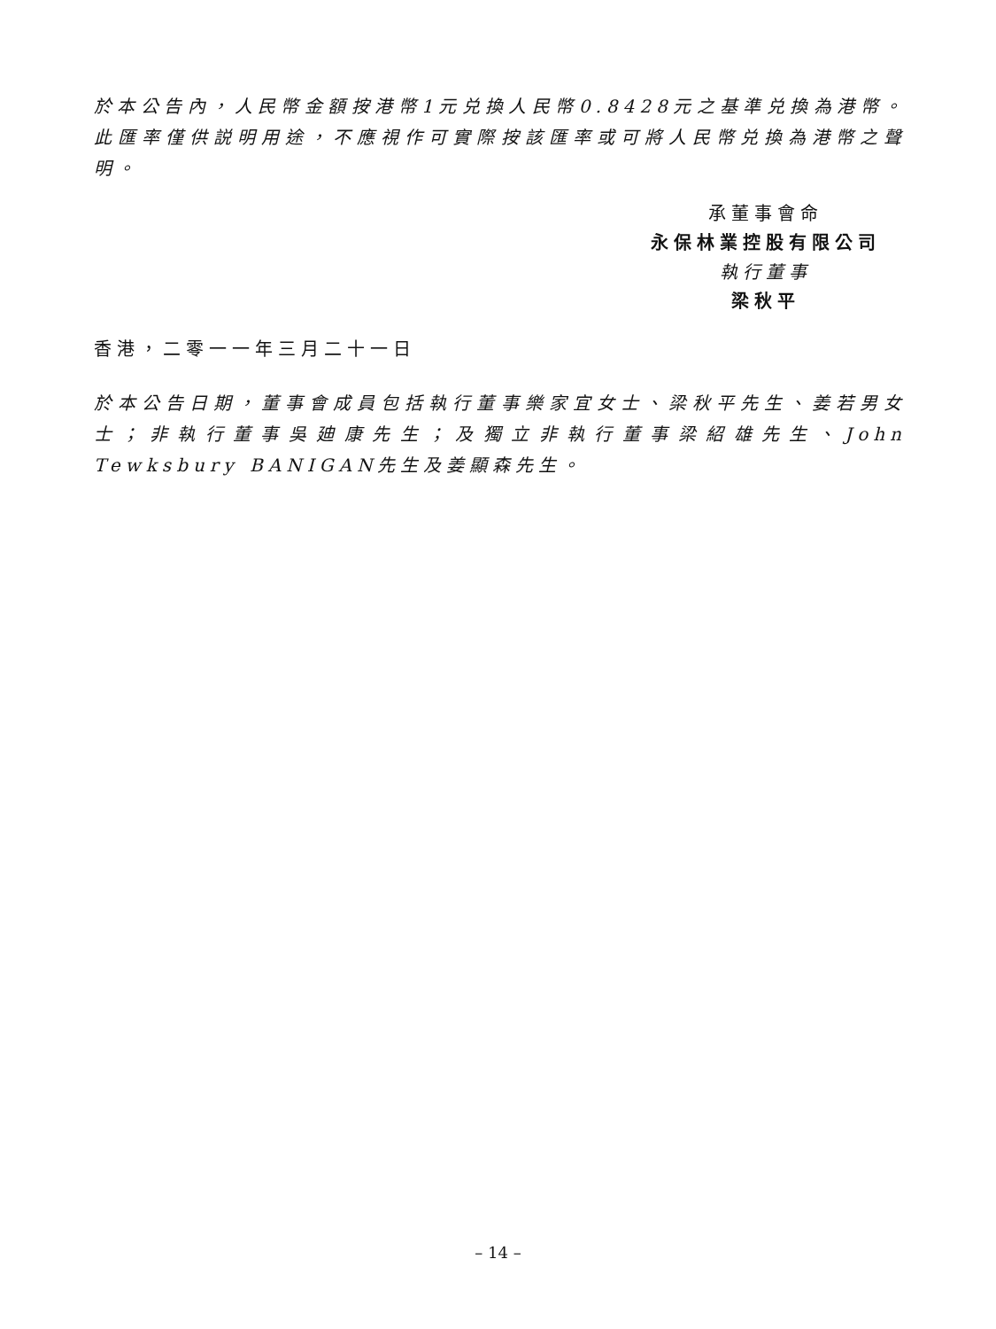於本公告內，人民幣金額按港幣1元兑換人民幣0.8428元之基準兑換為港幣。此匯率僅供説明用途，不應視作可實際按該匯率或可將人民幣兑換為港幣之聲明。
承董事會命
永保林業控股有限公司
執行董事
梁秋平
香港，二零一一年三月二十一日
於本公告日期，董事會成員包括執行董事樂家宜女士、梁秋平先生、姜若男女士；非執行董事吳廸康先生；及獨立非執行董事梁紹雄先生、John Tewksbury BANIGAN先生及姜顯森先生。
– 14 –